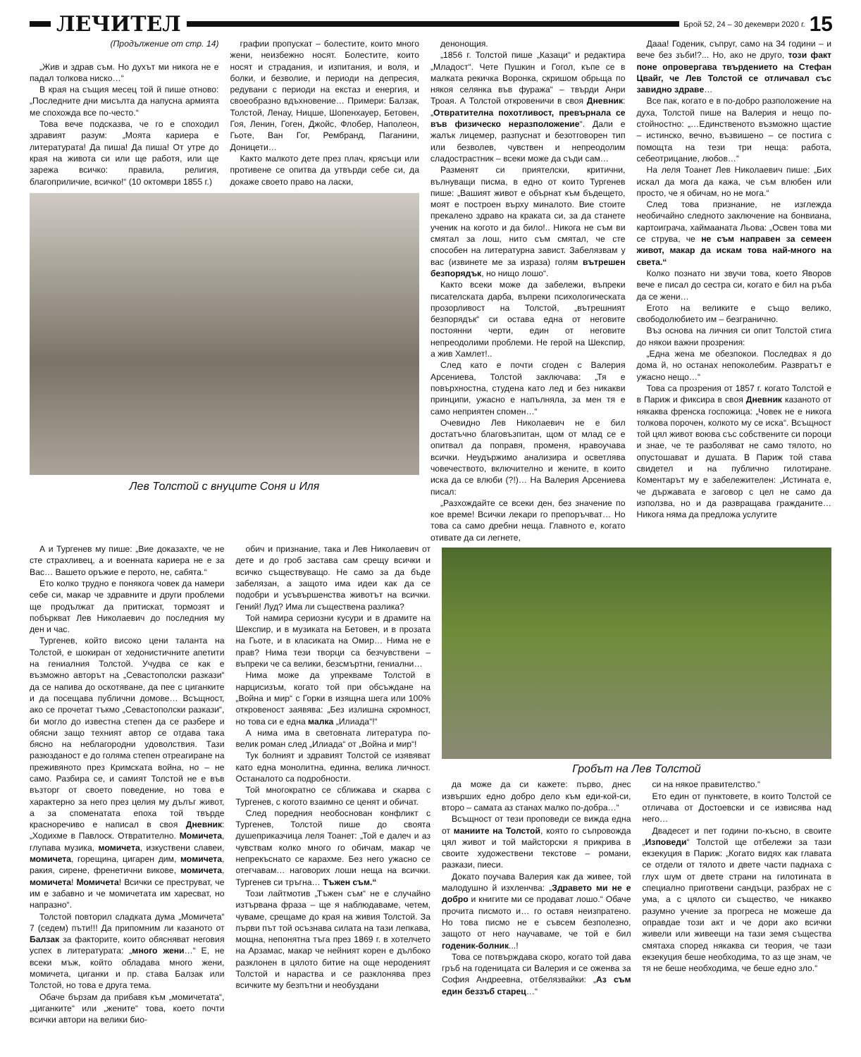ЛЕЧИТЕЛ
Брой 52, 24 – 30 декември 2020 г.
15
(Продължение от стр. 14)
„Жив и здрав съм. Но духът ми никога не е падал толкова ниско…“
В края на същия месец той й пише отново: „Последните дни мисълта да напусна армията ме спохожда все по-често.“
Това вече подсказва, че го е споходил здравият разум: „Моята кариера е литературата! Да пиша! Да пиша! От утре до края на живота си или ще работя, или ще зарежа всичко: правила, религия, благоприличие, всичко!“ (10 октомври 1855 г.)
графии пропускат – болестите, които много жени, неизбежно носят. Болестите, които носят и страдания, и изпитания, и воля, и болки, и безволие, и периоди на депресия, редувани с периоди на екстаз и енергия, и своеобразно вдъхновение… Примери: Балзак, Толстой, Ленау, Ницше, Шопенхауер, Бетовен, Гоя, Ленин, Гоген, Джойс, Флобер, Наполеон, Гьоте, Ван Гог, Рембранд, Паганини, Доницети…
Както малкото дете през плач, крясъци или противене се опитва да утвърди себе си, да докаже своето право на ласки,
Лев Толстой с внуците Соня и Иля
денонощия.
„1856 г. Толстой пише „Казаци“ и редактира „Младост“. Чете Пушкин и Гогол, къпе се в малката рекичка Воронка, скришом обрьща по някоя селянка във фуража“ – твърди Анри Троая. А Толстой откровеничи в своя Дневник: „Отвратителна похотливост, превърнала се във физическо неразположение“. Дали е жалък лицемер, разпуснат и безотговорен тип или безволев, чувствен и непреодолим сладострастник – всеки може да съди сам…
Разменят си приятелски, критични, вълнуващи писма, в едно от които Тургенев пише: „Вашият живот е обърнат към бъдещето, моят е построен върху миналото. Вие стоите прекалено здраво на краката си, за да станете ученик на когото и да било!.. Никога не съм ви смятал за лош, нито съм смятал, че сте способен на литературна завист. Забелязвам у вас (извинете ме за израза) голям вътрешен безпорядък, но нищо лошо“.
Както всеки може да забележи, въпреки писателската дарба, въпреки психологическата прозорливост на Толстой, „вътрешният безпорядък“ си остава една от неговите постоянни черти, един от неговите непреодолими проблеми. Не герой на Шекспир, а жив Хамлет!..
След като е почти сгоден с Валерия Арсениева, Толстой заключава: „Тя е повърхностна, студена като лед и без никакви принципи, ужасно е напълняла, за мен тя е само неприятен спомен…“
Очевидно Лев Николаевич не е бил достатъчно благовъзпитан, щом от млад се е опитвал да поправя, променя, нравоучава всички. Неудържимо анализира и осветлява човечеството, включително и жените, в които иска да се влюби (?!)… На Валерия Арсениева писал:
„Разхождайте се всеки ден, без значение по кое време! Всички лекари го препоръчват… Но това са само дребни неща. Главното е, когато отивате да си легнете,
Дааа! Годеник, съпруг, само на 34 години – и вече без зъби!?... Но, ако не друго, този факт поне опровергава твърдението на Стефан Цвайг, че Лев Толстой се отличавал със завидно здраве…
Все пак, когато е в по-добро разположение на духа, Толстой пише на Валерия и нещо по-стойностно: „…Единственото възможно щастие – истинско, вечно, възвишено – се постига с помощта на тези три неща: работа, себеотрицание, любов…“
На леля Тоанет Лев Николаевич пише: „Бих искал да мога да кажа, че съм влюбен или просто, че я обичам, но не мога.“
След това признание, не изглежда необичайно следното заключение на бонвиана, картоиграча, хаймааната Льова: „Освен това ми се струва, че не съм направен за семеен живот, макар да искам това най-много на света.“
Колко познато ни звучи това, което Яворов вече е писал до сестра си, когато е бил на ръба да се жени…
Егото на великите е също велико, свободолюбието им – безгранично.
Въз основа на личния си опит Толстой стига до някои важни прозрения:
„Една жена ме обезпокои. Последвах я до дома й, но останах непоколебим. Развратът е ужасно нещо…“
Това са прозрения от 1857 г. когато Толстой е в Париж и фиксира в своя Дневник казаното от някаква френска госпожица: „Човек не е никога толкова порочен, колкото му се иска“. Всъщност той цял живот воюва със собствените си пороци и знае, че те разболяват не само тялото, но опустошават и душата. В Париж той става свидетел и на публично гилотиране. Коментарът му е забележителен: „Истината е, че държавата е заговор с цел не само да използва, но и да развращава гражданите… Никога няма да предложа услугите
А и Тургенев му пише: „Вие доказахте, че не сте страхливец, а и военната кариера не е за Вас… Вашето оръжие е перото, не, сабята.“
Ето колко трудно е понякога човек да намери себе си, макар че здравните и други проблеми ще продължат да притискат, тормозят и побъркват Лев Николаевич до последния му ден и час.
Тургенев, който високо цени таланта на Толстой, е шокиран от хедонистичните апетити на гениалния Толстой. Учудва се как е възможно авторът на „Севастополски разкази“ да се напива до оскотяване, да пее с циганките и да посещава публични домове… Всъщност, ако се прочетат тъкмо „Севастополски разкази“, би могло до известна степен да се разбере и обясни защо техният автор се отдава така бясно на неблагородни удоволствия. Тази разюзданост е до голяма степен отреагиране на преживяното през Кримската война, но – не само. Разбира се, и самият Толстой не е във възторг от своето поведение, но това е характерно за него през целия му дълъг живот, а за споменатата епоха той твърде красноречиво е написал в своя Дневник: „Ходихме в Павлоск. Отвратително. Момичета, глупава музика, момичета, изкуствени славеи, момичета, горещина, цигарен дим, момичета, ракия, сирене, френетични викове, момичета, момичета! Момичета! Всички се преструват, че им е забавно и че момичетата им харесват, но напразно“.
Толстой повторил сладката дума „Момичета“ 7 (седем) пъти!!! Да припомним ли казаното от Балзак за факторите, които обясняват неговия успех в литературата: „много жени…“ Е, не всеки мъж, който обладава много жени, момичета, циганки и пр. става Балзак или Толстой, но това е друга тема.
Обаче бързам да прибавя към „момичетата“, „циганките“ или „жените“ това, което почти всички автори на велики био-
обич и признание, така и Лев Николаевич от дете и до гроб застава сам срещу всички и всичко съществуващо. Не само за да бъде забелязан, а защото има идеи как да се подобри и усъвършенства животът на всички. Гений! Луд? Има ли съществена разлика?
Той намира сериозни кусури и в драмите на Шекспир, и в музиката на Бетовен, и в прозата на Гьоте, и в класиката на Омир… Нима не е прав? Нима тези творци са безчувствени – въпреки че са велики, безсмъртни, гениални…
Нима може да упрекваме Толстой в нарцисизъм, когато той при обсъждане на „Война и мир“ с Горки в изящна шега или 100% откровеност заявява: „Без излишна скромност, но това си е една малка „Илиада“!“
А нима има в световната литература по-велик роман след „Илиада“ от „Война и мир“!
Тук болният и здравият Толстой се изявяват като една монолитна, единна, велика личност. Останалото са подробности.
Той многократно се сближава и скарва с Тургенев, с когото взаимно се ценят и обичат.
След поредния необоснован конфликт с Тургенев, Толстой пише до своята душеприказчица леля Тоанет: „Той е далеч и аз чувствам колко много го обичам, макар че непрекъснато се карахме. Без него ужасно се отегчавам… наговорих лоши неща на всички. Тургенев си тръгна… Тъжен съм.“
Този лайтмотив „Тъжен съм“ не е случайно изтървана фраза – ще я наблюдаваме, четем, чуваме, срещаме до края на живия Толстой. За първи път той осъзнава силата на тази лепкава, мощна, непонятна тъга през 1869 г. в хотелчето на Арзамас, макар че нейният корен е дълбоко разклонен в цялото битие на още нероденият Толстой и нараства и се разклонява през всичките му безпътни и необуздани
Гробът на Лев Толстой
да може да си кажете: първо, днес извърших едно добро дело към еди-кой-си, второ – самата аз станах малко по-добра…“
Всъщност от тези проповеди се вижда една от маниите на Толстой, която го съпровожда цял живот и той майсторски я прикрива в своите художествени текстове – романи, разкази, пиеси.
Докато поучава Валерия как да живее, той малодушно й изхленчва: „Здравето ми не е добро и книгите ми се продават лошо.“ Обаче прочита писмото и… го оставя неизпратено. Но това писмо не е съвсем безполезно, защото от него научаваме, че той е бил годеник-болник...!
Това се потвърждава скоро, когато той дава гръб на годеницата си Валерия и се оженва за София Андреевна, отбелязвайки: „Аз съм един беззъб старец…“
си на някое правителство.“
Ето един от пунктовете, в които Толстой се отличава от Достоевски и се извисява над него…
Двадесет и пет години по-късно, в своите „Изповеди“ Толстой ще отбележи за тази екзекуция в Париж: „Когато видях как главата се отдели от тялото и двете части паднаха с глух шум от двете страни на гилотината в специално приготвени сандъци, разбрах не с ума, а с цялото си същество, че никакво разумно учение за прогреса не можеше да оправдае този акт и че дори ако всички живели или живеещи на тази земя същества смятаха според някаква си теория, че тази екзекуция беше необходима, то аз ще знам, че тя не беше необходима, че беше едно зло.“